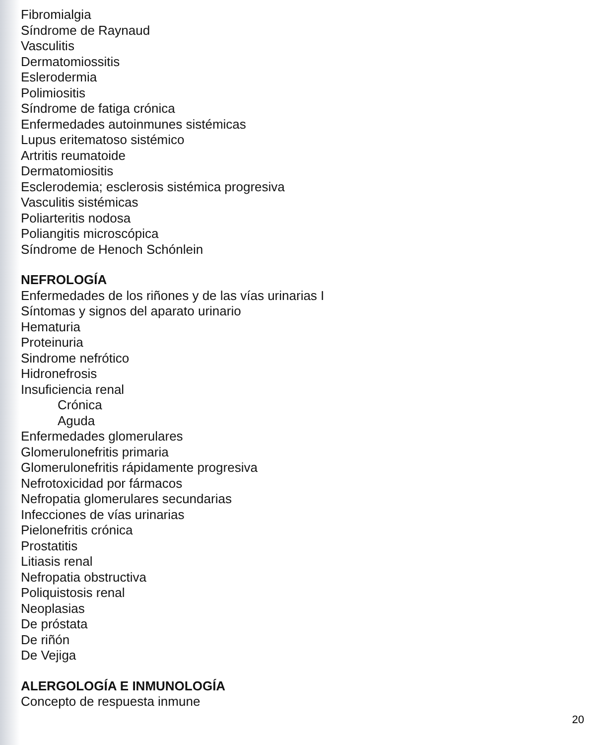Fibromialgia
Síndrome de Raynaud
Vasculitis
Dermatomiossitis
Eslerodermia
Polimiositis
Síndrome de fatiga crónica
Enfermedades autoinmunes sistémicas
Lupus eritematoso sistémico
Artritis reumatoide
Dermatomiositis
Esclerodemia; esclerosis sistémica progresiva
Vasculitis sistémicas
Poliarteritis nodosa
Poliangitis microscópica
Síndrome de Henoch Schónlein
NEFROLOGÍA
Enfermedades de los riñones y de las vías urinarias I
Síntomas y signos del aparato urinario
Hematuria
Proteinuria
Sindrome nefrótico
Hidronefrosis
Insuficiencia renal
Crónica
Aguda
Enfermedades glomerulares
Glomerulonefritis primaria
Glomerulonefritis rápidamente progresiva
Nefrotoxicidad por fármacos
Nefropatia glomerulares secundarias
Infecciones de vías urinarias
Pielonefritis crónica
Prostatitis
Litiasis renal
Nefropatia obstructiva
Poliquistosis renal
Neoplasias
De próstata
De riñón
De Vejiga
ALERGOLOGÍA E INMUNOLOGÍA
Concepto de respuesta inmune
20